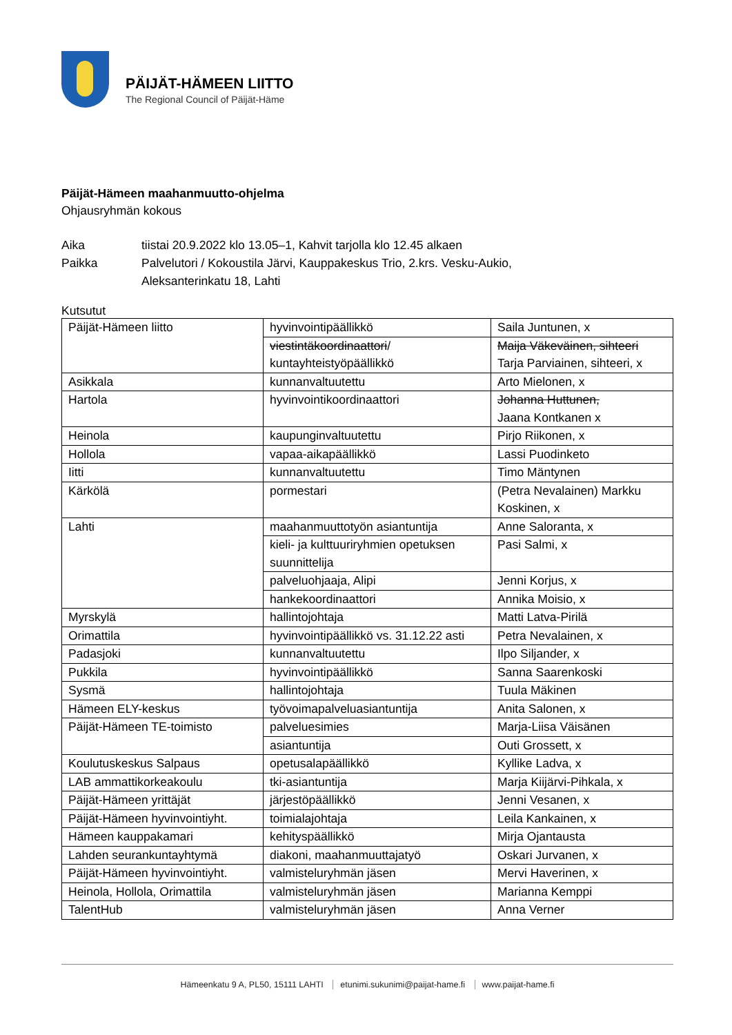PÄIJÄT-HÄMEEN LIITTO
The Regional Council of Päijät-Häme
Päijät-Hämeen maahanmuutto-ohjelma
Ohjausryhmän kokous
Aika tiistai 20.9.2022 klo 13.05–1, Kahvit tarjolla klo 12.45 alkaen
Paikka Palvelutori / Kokoustila Järvi, Kauppakeskus Trio, 2.krs. Vesku-Aukio,
Aleksanterinkatu 18, Lahti
Kutsutut
| Päijät-Hämeen liitto | hyvinvointipäällikkö | Saila Juntunen, x |
| | viestintäkoordinaattori / kuntayhteistyöpäällikkö | Maija Väkeväinen, sihteeri Tarja Parviainen, sihteeri, x |
| Asikkala | kunnanvaltuutettu | Arto Mielonen, x |
| Hartola | hyvinvointikoordinaattori | Johanna Huttunen, Jaana Kontkanen x |
| Heinola | kaupunginvaltuutettu | Pirjo Riikonen, x |
| Hollola | vapaa-aikapäällikkö | Lassi Puodinketo |
| Iitti | kunnanvaltuutettu | Timo Mäntynen |
| Kärkölä | pormestari | (Petra Nevalainen) Markku Koskinen, x |
| Lahti | maahanmuuttotyön asiantuntija | Anne Saloranta, x |
| | kieli- ja kulttuuriryhmien opetuksen suunnittelija | Pasi Salmi, x |
| | palveluohjaaja, Alipi | Jenni Korjus, x |
| | hankekoordinaattori | Annika Moisio, x |
| Myrskylä | hallintojohtaja | Matti Latva-Pirilä |
| Orimattila | hyvinvointipäällikkö vs. 31.12.22 asti | Petra Nevalainen, x |
| Padasjoki | kunnanvaltuutettu | Ilpo Siljander, x |
| Pukkila | hyvinvointipäällikkö | Sanna Saarenkoski |
| Sysmä | hallintojohtaja | Tuula Mäkinen |
| Hämeen ELY-keskus | työvoimapalveluasiantuntija | Anita Salonen, x |
| Päijät-Hämeen TE-toimisto | palveluesimies | Marja-Liisa Väisänen |
| | asiantuntija | Outi Grossett, x |
| Koulutuskeskus Salpaus | opetusalapäällikkö | Kyllike Ladva, x |
| LAB ammattikorkeakoulu | tki-asiantuntija | Marja Kiijärvi-Pihkala, x |
| Päijät-Hämeen yrittäjät | järjestöpäällikkö | Jenni Vesanen, x |
| Päijät-Hämeen hyvinvointiyht. | toimialajohtaja | Leila Kankainen, x |
| Hämeen kauppakamari | kehityspäällikkö | Mirja Ojantausta |
| Lahden seurankuntayhtymä | diakoni, maahanmuuttajatyö | Oskari Jurvanen, x |
| Päijät-Hämeen hyvinvointiyht. | valmisteluryhmän jäsen | Mervi Haverinen, x |
| Heinola, Hollola, Orimattila | valmisteluryhmän jäsen | Marianna Kemppi |
| TalentHub | valmisteluryhmän jäsen | Anna Verner |
Hämeenkatu 9 A, PL50, 15111 LAHTI etunimi.sukunimi@paijat-hame.fi www.paijat-hame.fi